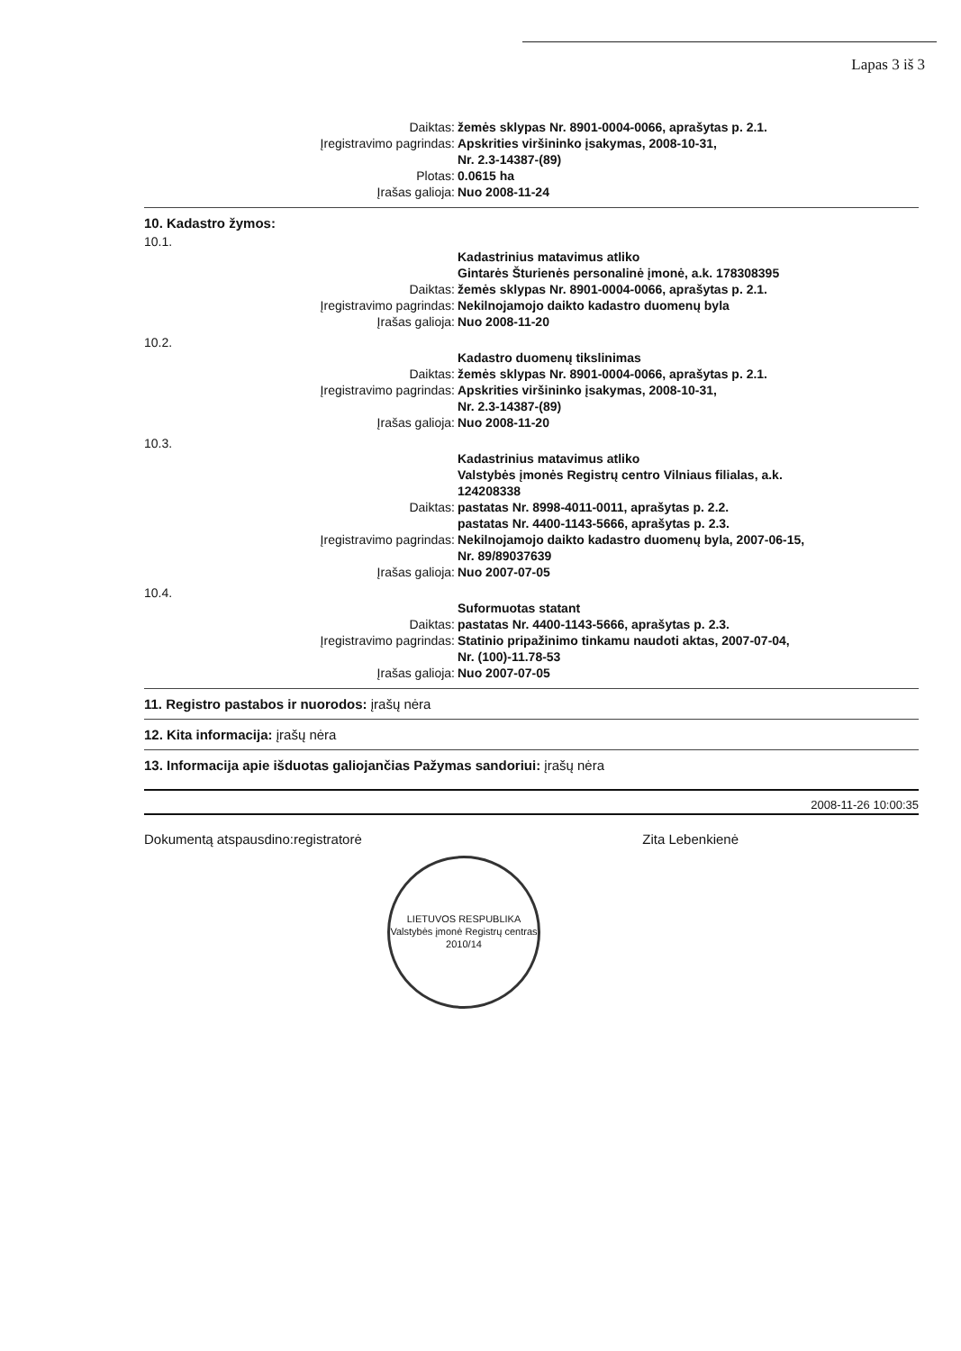Lapas 3 iš 3
Daiktas: žemės sklypas Nr. 8901-0004-0066, aprašytas p. 2.1.
Įregistravimo pagrindas: Apskrities viršininko įsakymas, 2008-10-31,
Nr. 2.3-14387-(89)
Plotas: 0.0615 ha
Įrašas galioja: Nuo 2008-11-24
10. Kadastro žymos:
10.1.
Kadastrinius matavimus atliko
Gintarės Šturienės personalinė įmonė, a.k. 178308395
Daiktas: žemės sklypas Nr. 8901-0004-0066, aprašytas p. 2.1.
Įregistravimo pagrindas: Nekilnojamojo daikto kadastro duomenų byla
Įrašas galioja: Nuo 2008-11-20
10.2.
Kadastro duomenų tikslinimas
Daiktas: žemės sklypas Nr. 8901-0004-0066, aprašytas p. 2.1.
Įregistravimo pagrindas: Apskrities viršininko įsakymas, 2008-10-31,
Nr. 2.3-14387-(89)
Įrašas galioja: Nuo 2008-11-20
10.3.
Kadastrinius matavimus atliko
Valstybės įmonės Registrų centro Vilniaus filialas, a.k.
124208338
Daiktas: pastatas Nr. 8998-4011-0011, aprašytas p. 2.2.
pastatas Nr. 4400-1143-5666, aprašytas p. 2.3.
Įregistravimo pagrindas: Nekilnojamojo daikto kadastro duomenų byla, 2007-06-15,
Nr. 89/89037639
Įrašas galioja: Nuo 2007-07-05
10.4.
Suformuotas statant
Daiktas: pastatas Nr. 4400-1143-5666, aprašytas p. 2.3.
Įregistravimo pagrindas: Statinio pripažinimo tinkamu naudoti aktas, 2007-07-04,
Nr. (100)-11.78-53
Įrašas galioja: Nuo 2007-07-05
11. Registro pastabos ir nuorodos: įrašų nėra
12. Kita informacija: įrašų nėra
13. Informacija apie išduotas galiojančias Pažymas sandoriui: įrašų nėra
2008-11-26 10:00:35
Dokumentą atspausdino:registratorė Zita Lebenkienė
LIETUVOS RESPUBLIKA
Valstybės įmonė Registrų centras
2010/14